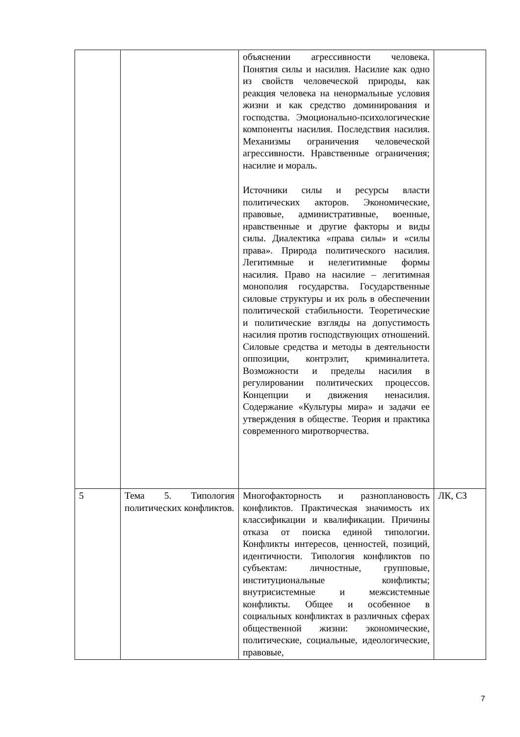| | | объяснении агрессивности человека. Понятия силы и насилия. Насилие как одно из свойств человеческой природы, как реакция человека на ненормальные условия жизни и как средство доминирования и господства. Эмоционально-психологические компоненты насилия. Последствия насилия. Механизмы ограничения человеческой агрессивности. Нравственные ограничения; насилие и мораль. Источники силы и ресурсы власти политических акторов. Экономические, правовые, административные, военные, нравственные и другие факторы и виды силы. Диалектика «права силы» и «силы права». Природа политического насилия. Легитимные и нелегитимные формы насилия. Право на насилие – легитимная монополия государства. Государственные силовые структуры и их роль в обеспечении политической стабильности. Теоретические и политические взгляды на допустимость насилия против господствующих отношений. Силовые средства и методы в деятельности оппозиции, контрэлит, криминалитета. Возможности и пределы насилия в регулировании политических процессов. Концепции и движения ненасилия. Содержание «Культуры мира» и задачи ее утверждения в обществе. Теория и практика современного миротворчества. | |
| 5 | Тема 5. Типология политических конфликтов. | Многофакторность и разноплановость конфликтов. Практическая значимость их классификации и квалификации. Причины отказа от поиска единой типологии. Конфликты интересов, ценностей, позиций, идентичности. Типология конфликтов по субъектам: личностные, групповые, институциональные конфликты; внутрисистемные и межсистемные конфликты. Общее и особенное в социальных конфликтах в различных сферах общественной жизни: экономические, политические, социальные, идеологические, правовые, | ЛК, СЗ |
7